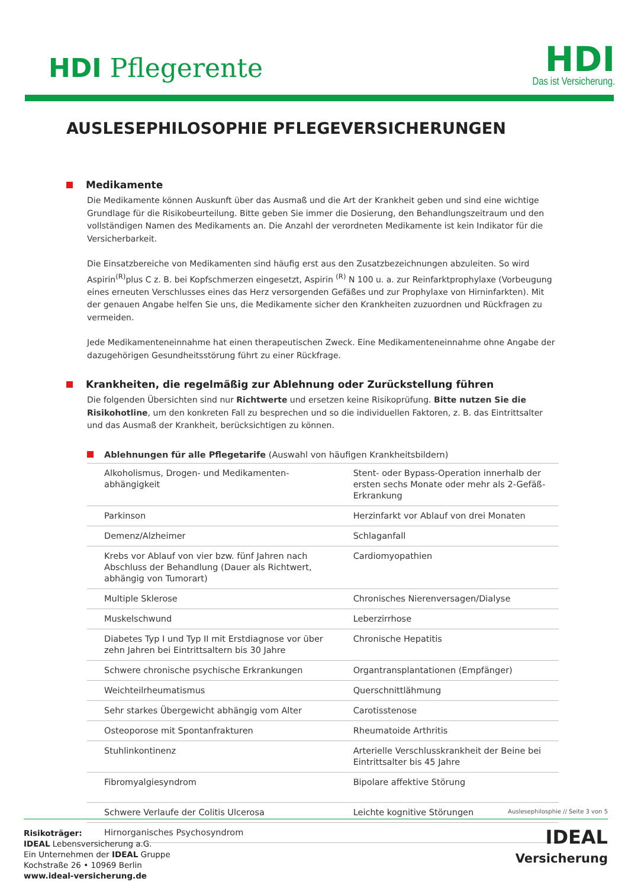HDI Pflegerente
HDI
Das ist Versicherung.
AUSLESEPHILOSOPHIE PFLEGEVERSICHERUNGEN
Medikamente
Die Medikamente können Auskunft über das Ausmaß und die Art der Krankheit geben und sind eine wichtige Grundlage für die Risikobeurteilung. Bitte geben Sie immer die Dosierung, den Behandlungszeitraum und den vollständigen Namen des Medikaments an. Die Anzahl der verordneten Medikamente ist kein Indikator für die Versicherbarkeit.
Die Einsatzbereiche von Medikamenten sind häufig erst aus den Zusatzbezeichnungen abzuleiten. So wird Aspirin<sup>(R)</sup>plus C z. B. bei Kopfschmerzen eingesetzt, Aspirin <sup>(R)</sup> N 100 u. a. zur Reinfarktprophylaxe (Vorbeugung eines erneuten Verschlusses eines das Herz versorgenden Gefäßes und zur Prophylaxe von Hirninfarkten). Mit der genauen Angabe helfen Sie uns, die Medikamente sicher den Krankheiten zuzuordnen und Rückfragen zu vermeiden.
Jede Medikamenteneinnahme hat einen therapeutischen Zweck. Eine Medikamenteneinnahme ohne Angabe der dazugehörigen Gesundheitsstörung führt zu einer Rückfrage.
Krankheiten, die regelmäßig zur Ablehnung oder Zurückstellung führen
Die folgenden Übersichten sind nur Richtwerte und ersetzen keine Risikoprüfung. Bitte nutzen Sie die Risikohotline, um den konkreten Fall zu besprechen und so die individuellen Faktoren, z. B. das Eintrittsalter und das Ausmaß der Krankheit, berücksichtigen zu können.
Ablehnungen für alle Pflegetarife (Auswahl von häufigen Krankheitsbildern)
| Alkoholismus, Drogen- und Medikamenten-abhängigkeit | Stent- oder Bypass-Operation innerhalb der ersten sechs Monate oder mehr als 2-Gefäß-Erkrankung |
| Parkinson | Herzinfarkt vor Ablauf von drei Monaten |
| Demenz/Alzheimer | Schlaganfall |
| Krebs vor Ablauf von vier bzw. fünf Jahren nach Abschluss der Behandlung (Dauer als Richtwert, abhängig von Tumorart) | Cardiomyopathien |
| Multiple Sklerose | Chronisches Nierenversagen/Dialyse |
| Muskelschwund | Leberzirrhose |
| Diabetes Typ I und Typ II mit Erstdiagnose vor über zehn Jahren bei Eintrittsaltern bis 30 Jahre | Chronische Hepatitis |
| Schwere chronische psychische Erkrankungen | Organtransplantationen (Empfänger) |
| Weichteilrheumatismus | Querschnittlähmung |
| Sehr starkes Übergewicht abhängig vom Alter | Carotisstenose |
| Osteoporose mit Spontanfrakturen | Rheumatoide Arthritis |
| Stuhlinkontinenz | Arterielle Verschlusskrankheit der Beine bei Eintrittsalter bis 45 Jahre |
| Fibromyalgiesyndrom | Bipolare affektive Störung |
| Schwere Verlaufe der Colitis Ulcerosa | Leichte kognitive Störungen |
| Hirnorganisches Psychosyndrom | |
Auslesephilosphie // Seite 3 von 5
Risikoträger:
IDEAL Lebensversicherung a.G.
Ein Unternehmen der IDEAL Gruppe
Kochstraße 26 • 10969 Berlin
www.ideal-versicherung.de
IDEAL
Versicherung